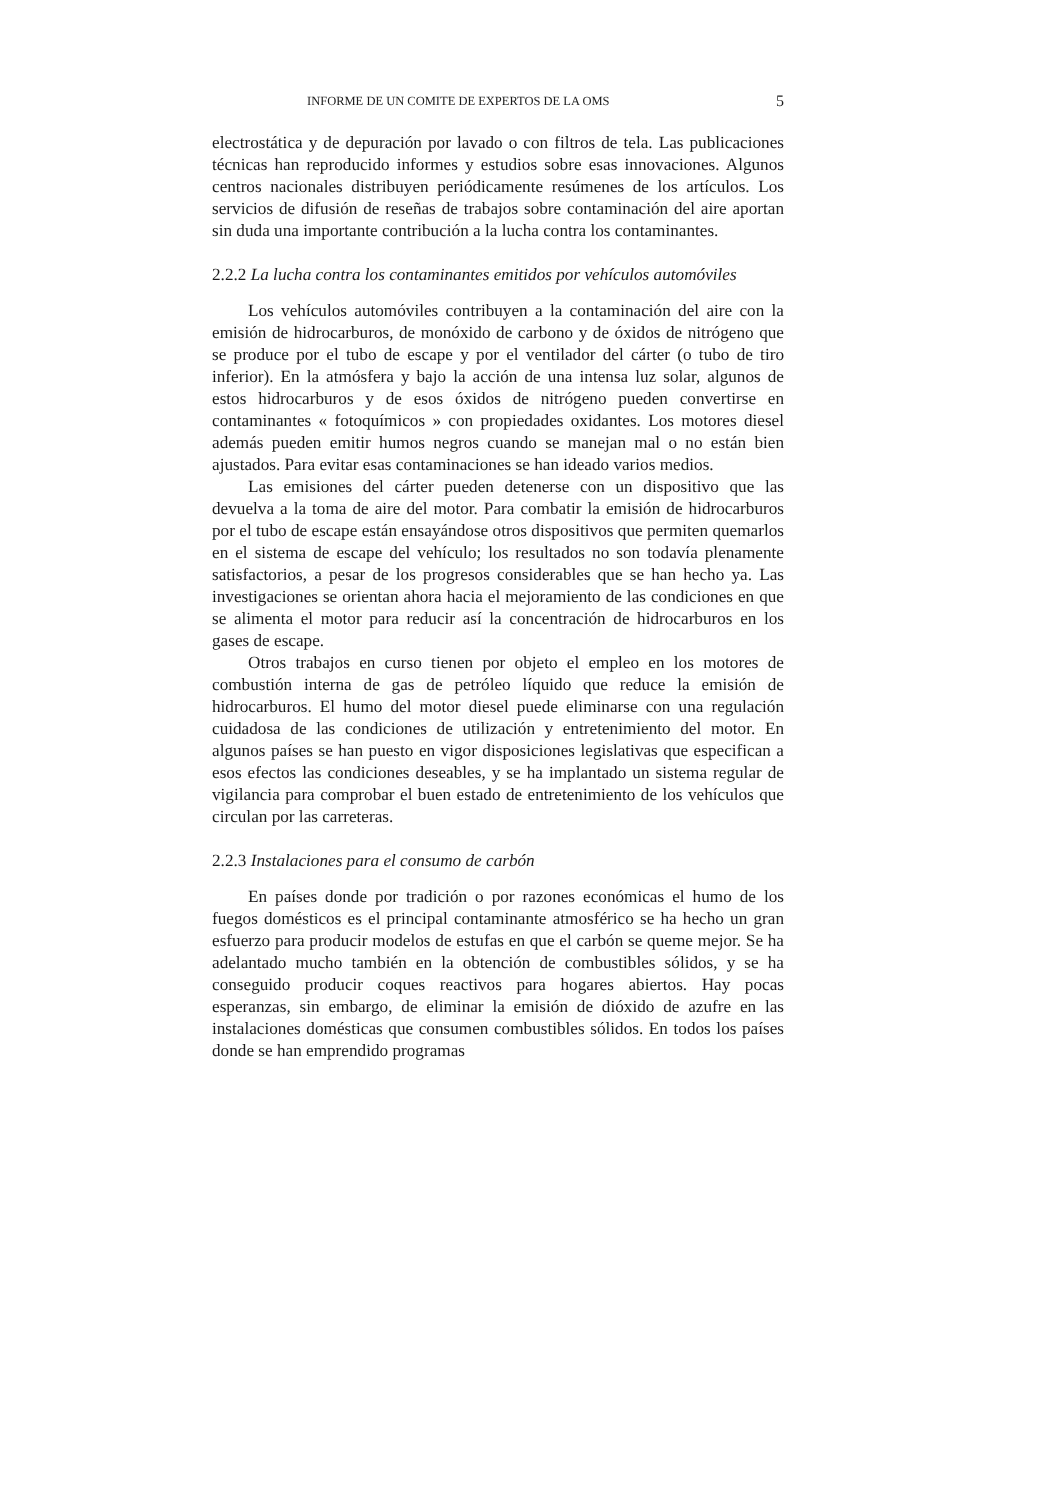INFORME DE UN COMITE DE EXPERTOS DE LA OMS 5
electrostática y de depuración por lavado o con filtros de tela. Las publicaciones técnicas han reproducido informes y estudios sobre esas innovaciones. Algunos centros nacionales distribuyen periódicamente resúmenes de los artículos. Los servicios de difusión de reseñas de trabajos sobre contaminación del aire aportan sin duda una importante contribución a la lucha contra los contaminantes.
2.2.2 La lucha contra los contaminantes emitidos por vehículos automóviles
Los vehículos automóviles contribuyen a la contaminación del aire con la emisión de hidrocarburos, de monóxido de carbono y de óxidos de nitrógeno que se produce por el tubo de escape y por el ventilador del cárter (o tubo de tiro inferior). En la atmósfera y bajo la acción de una intensa luz solar, algunos de estos hidrocarburos y de esos óxidos de nitrógeno pueden convertirse en contaminantes « fotoquímicos » con propiedades oxidantes. Los motores diesel además pueden emitir humos negros cuando se manejan mal o no están bien ajustados. Para evitar esas contaminaciones se han ideado varios medios.
Las emisiones del cárter pueden detenerse con un dispositivo que las devuelva a la toma de aire del motor. Para combatir la emisión de hidrocarburos por el tubo de escape están ensayándose otros dispositivos que permiten quemarlos en el sistema de escape del vehículo; los resultados no son todavía plenamente satisfactorios, a pesar de los progresos considerables que se han hecho ya. Las investigaciones se orientan ahora hacia el mejoramiento de las condiciones en que se alimenta el motor para reducir así la concentración de hidrocarburos en los gases de escape.
Otros trabajos en curso tienen por objeto el empleo en los motores de combustión interna de gas de petróleo líquido que reduce la emisión de hidrocarburos. El humo del motor diesel puede eliminarse con una regulación cuidadosa de las condiciones de utilización y entretenimiento del motor. En algunos países se han puesto en vigor disposiciones legislativas que especifican a esos efectos las condiciones deseables, y se ha implantado un sistema regular de vigilancia para comprobar el buen estado de entretenimiento de los vehículos que circulan por las carreteras.
2.2.3 Instalaciones para el consumo de carbón
En países donde por tradición o por razones económicas el humo de los fuegos domésticos es el principal contaminante atmosférico se ha hecho un gran esfuerzo para producir modelos de estufas en que el carbón se queme mejor. Se ha adelantado mucho también en la obtención de combustibles sólidos, y se ha conseguido producir coques reactivos para hogares abiertos. Hay pocas esperanzas, sin embargo, de eliminar la emisión de dióxido de azufre en las instalaciones domésticas que consumen combustibles sólidos. En todos los países donde se han emprendido programas